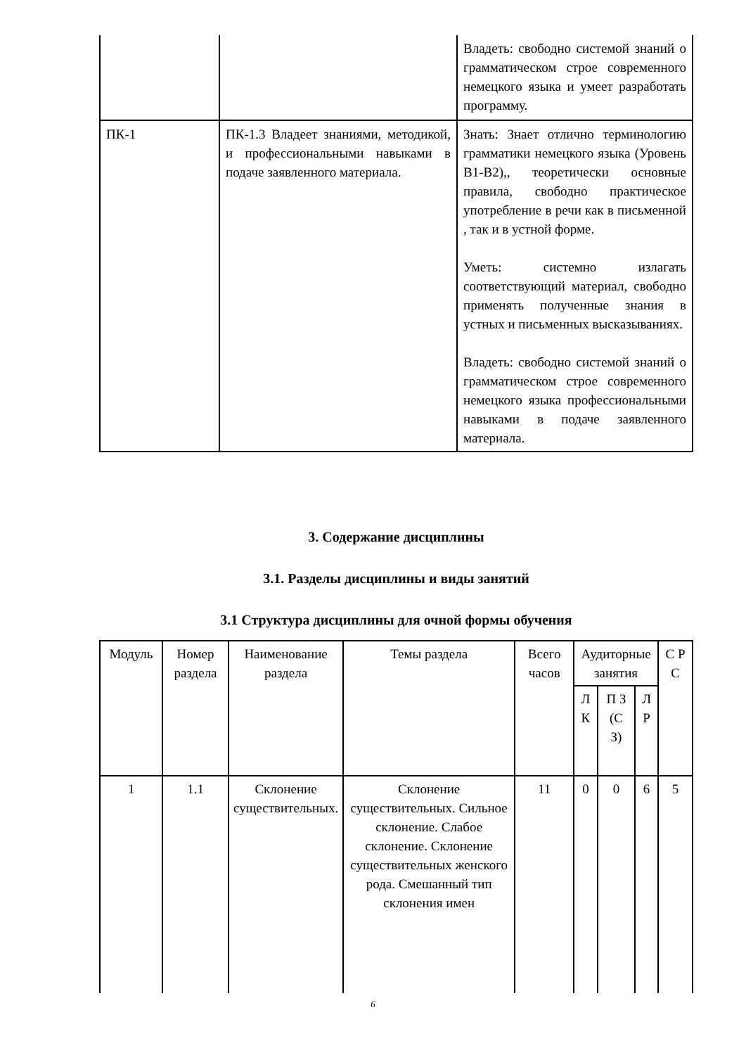| | | Владеть: свободно системой знаний о грамматическом строе современного немецкого языка и умеет разработать программу. |
| ПК-1 | ПК-1.3 Владеет знаниями, методикой, и профессиональными навыками в подаче заявленного материала. | Знать: Знает отлично терминологию грамматики немецкого языка (Уровень В1-В2),, теоретически основные правила, свободно практическое употребление в речи как в письменной , так и в устной форме. Уметь: системно излагать соответствующий материал, свободно применять полученные знания в устных и письменных высказываниях. Владеть: свободно системой знаний о грамматическом строе современного немецкого языка профессиональными навыками в подаче заявленного материала. |
3. Содержание дисциплины
3.1. Разделы дисциплины и виды занятий
3.1 Структура дисциплины для очной формы обучения
| Модуль | Номер раздела | Наименование раздела | Темы раздела | Всего часов | Аудиторные занятия | | | С Р С |
| --- | --- | --- | --- | --- | --- | --- | --- | --- |
| | | | | | Л К | П З (С З) | Л Р | |
| 1 | 1.1 | Склонение существительных. | Склонение существительных. Сильное склонение. Слабое склонение. Склонение существительных женского рода. Смешанный тип склонения имен | 11 | 0 | 0 | 6 | 5 |
6